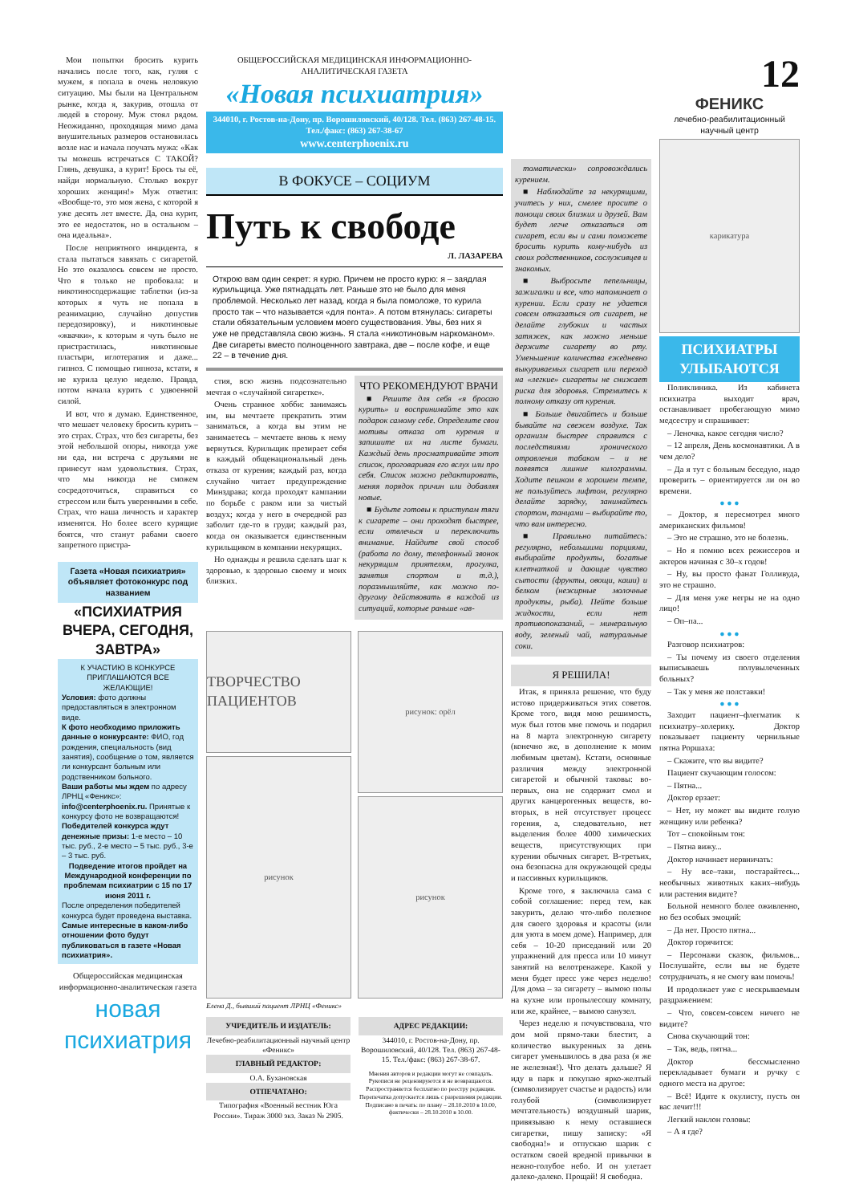Мои попытки бросить курить начались после того, как, гуляя с мужем, я попала в очень неловкую ситуацию. Мы были на Центральном рынке, когда я, закурив, отошла от людей в сторону. Муж стоял рядом. Неожиданно, проходящая мимо дама внушительных размеров остановилась возле нас и начала поучать мужа: «Как ты можешь встречаться С ТАКОЙ? Глянь, девушка, а курит! Брось ты её, найди нормальную. Столько вокруг хороших женщин!» Муж ответил: «Вообще-то, это моя жена, с которой я уже десять лет вместе. Да, она курит, это ее недостаток, но в остальном – она идеальна».
После неприятного инцидента, я стала пытаться завязать с сигаретой. Но это оказалось совсем не просто. Что я только не пробовала: и никотиносодержащие таблетки (из-за которых я чуть не попала в реанимацию, случайно допустив передозировку), и никотиновые «жвачки», к которым я чуть было не пристрастилась, никотиновые пластыри, иглотерапия и даже... гипноз. С помощью гипноза, кстати, я не курила целую неделю. Правда, потом начала курить с удвоенной силой.
И вот, что я думаю. Единственное, что мешает человеку бросить курить – это страх. Страх, что без сигареты, без этой небольшой опоры, никогда уже ни еда, ни встреча с друзьями не принесут нам удовольствия. Страх, что мы никогда не сможем сосредоточиться, справиться со стрессом или быть уверенными в себе. Страх, что наша личность и характер изменятся. Но более всего курящие боятся, что станут рабами своего запретного пристра-
Газета «Новая психиатрия» объявляет фотоконкурс под названием
«ПСИХИАТРИЯ ВЧЕРА, СЕГОДНЯ, ЗАВТРА»
К УЧАСТИЮ В КОНКУРСЕ ПРИГЛАШАЮТСЯ ВСЕ ЖЕЛАЮЩИЕ!
Условия: фото должны предоставляться в электронном виде.
К фото необходимо приложить данные о конкурсанте: ФИО, год рождения, специальность (вид занятия), сообщение о том, является ли конкурсант больным или родственником больного.
Ваши работы мы ждем по адресу ЛРНЦ «Феникс»: info@centerphoenix.ru. Принятые к конкурсу фото не возвращаются!
Победителей конкурса ждут денежные призы: 1-е место – 10 тыс. руб., 2-е место – 5 тыс. руб., 3-е – 3 тыс. руб.
Подведение итогов пройдет на Международной конференции по проблемам психиатрии с 15 по 17 июня 2011 г.
После определения победителей конкурса будет проведена выставка.
Самые интересные в каком-либо отношении фото будут публиковаться в газете «Новая психиатрия».
Общероссийская медицинская информационно-аналитическая газета
новая
психиатрия
ОБЩЕРОССИЙСКАЯ МЕДИЦИНСКАЯ ИНФОРМАЦИОННО-АНАЛИТИЧЕСКАЯ ГАЗЕТА
«Новая психиатрия»
344010, г. Ростов-на-Дону, пр. Ворошиловский, 40/128. Тел. (863) 267-48-15. Тел./факс: (863) 267-38-67
www.centerphoenix.ru
В ФОКУСЕ – СОЦИУМ
Путь к свободе
Л. ЛАЗАРЕВА
Открою вам один секрет: я курю. Причем не просто курю: я – заядлая курильщица. Уже пятнадцать лет. Раньше это не было для меня проблемой. Несколько лет назад, когда я была помоложе, то курила просто так – что называется «для понта». А потом втянулась: сигареты стали обязательным условием моего существования. Увы, без них я уже не представляла свою жизнь. Я стала «никотиновым наркоманом». Две сигареты вместо полноценного завтрака, две – после кофе, и еще 22 – в течение дня.
стия, всю жизнь подсознательно мечтая о «случайной сигаретке».
Очень странное хобби: занимаясь им, вы мечтаете прекратить этим заниматься, а когда вы этим не занимаетесь – мечтаете вновь к нему вернуться. Курильщик презирает себя в каждый общенациональный день отказа от курения; каждый раз, когда случайно читает предупреждение Минздрава; когда проходят кампании по борьбе с раком или за чистый воздух; когда у него в очередной раз заболит где-то в груди; каждый раз, когда он оказывается единственным курильщиком в компании некурящих.
Но однажды я решила сделать шаг к здоровью, к здоровью своему и моих близких.
ЧТО РЕКОМЕНДУЮТ ВРАЧИ
■ Решите для себя «я бросаю курить» и воспринимайте это как подарок самому себе. Определите свои мотивы отказа от курения и запишите их на листе бумаги. Каждый день просматривайте этот список, проговаривая его вслух или про себя. Список можно редактировать, меняя порядок причин или добавляя новые.
■ Будьте готовы к приступам тяги к сигарете – они проходят быстрее, если отвлечься и переключить внимание. Найдите свой способ (работа по дому, телефонный звонок некурящим приятелям, прогулка, занятия спортом и т.д.), поразмышляйте, как можно по-другому действовать в каждой из ситуаций, которые раньше «ав-
ТВОРЧЕСТВО ПАЦИЕНТОВ
рисунок
рисунок: орёл
рисунок
Елена Д., бывший пациент ЛРНЦ «Феникс»
УЧРЕДИТЕЛЬ И ИЗДАТЕЛЬ:
Лечебно-реабилитационный научный центр «Феникс»
ГЛАВНЫЙ РЕДАКТОР:
О.А. Бухановская
ОТПЕЧАТАНО:
Типография «Военный вестник Юга России». Тираж 3000 экз. Заказ № 2905.
АДРЕС РЕДАКЦИИ:
344010, г. Ростов-на-Дону, пр. Ворошиловский, 40/128. Тел. (863) 267-48-15. Тел./факс: (863) 267-38-67.
Мнения авторов и редакции могут не совпадать. Рукописи не рецензируются и не возвращаются. Распространяется бесплатно по реестру редакции. Перепечатка допускается лишь с разрешения редакции. Подписано в печать: по плану – 28.10.2010 в 10.00, фактически – 28.10.2010 в 10.00.
томатически» сопровождались курением.
■ Наблюдайте за некурящими, учитесь у них, смелее просите о помощи своих близких и друзей. Вам будет легче отказаться от сигарет, если вы и сами поможете бросить курить кому-нибудь из своих родственников, сослуживцев и знакомых.
■ Выбросьте пепельницы, зажигалки и все, что напоминает о курении. Если сразу не удается совсем отказаться от сигарет, не делайте глубоких и частых затяжек, как можно меньше держите сигарету во рту. Уменьшение количества ежедневно выкуриваемых сигарет или переход на «легкие» сигареты не снижает риска для здоровья. Стремитесь к полному отказу от курения.
■ Больше двигайтесь и больше бывайте на свежем воздухе. Так организм быстрее справится с последствиями хронического отравления табаком – и не появятся лишние килограммы. Ходите пешком в хорошем темпе, не пользуйтесь лифтом, регулярно делайте зарядку, занимайтесь спортом, танцами – выбирайте то, что вам интересно.
■ Правильно питайтесь: регулярно, небольшими порциями, выбирайте продукты, богатые клетчаткой и дающие чувство сытости (фрукты, овощи, каши) и белком (нежирные молочные продукты, рыба). Пейте больше жидкости, если нет противопоказаний, – минеральную воду, зеленый чай, натуральные соки.
Я РЕШИЛА!
Итак, я приняла решение, что буду истово придерживаться этих советов. Кроме того, видя мою решимость, муж был готов мне помочь и подарил на 8 марта электронную сигарету (конечно же, в дополнение к моим любимым цветам). Кстати, основные различия между электронной сигаретой и обычной таковы: во-первых, она не содержит смол и других канцерогенных веществ, во-вторых, в ней отсутствует процесс горения, а, следовательно, нет выделения более 4000 химических веществ, присутствующих при курении обычных сигарет. В-третьих, она безопасна для окружающей среды и пассивных курильщиков.
Кроме того, я заключила сама с собой соглашение: перед тем, как закурить, делаю что-либо полезное для своего здоровья и красоты (или для уюта в моем доме). Например, для себя – 10-20 приседаний или 20 упражнений для пресса или 10 минут занятий на велотренажере. Какой у меня будет пресс уже через неделю! Для дома – за сигарету – вымою полы на кухне или пропылесошу комнату, или же, крайнее, – вымою санузел.
Через неделю я почувствовала, что дом мой прямо-таки блестит, а количество выкуренных за день сигарет уменьшилось в два раза (я же не железная!). Что делать дальше? Я иду в парк и покупаю ярко-желтый (символизирует счастье и радость) или голубой (символизирует мечтательность) воздушный шарик, привязываю к нему оставшиеся сигаретки, пишу записку: «Я свободна!» и отпускаю шарик с остатком своей вредной привычки в нежно-голубое небо. И он улетает далеко-далеко. Прощай! Я свободна.
12
ФЕНИКС
лечебно-реабилитационный научный центр
карикатура
ПСИХИАТРЫ УЛЫБАЮТСЯ
Поликлиника. Из кабинета психиатра выходит врач, останавливает пробегающую мимо медсестру и спрашивает:
– Леночка, какое сегодня число?
– 12 апреля, День космонавтики. А в чем дело?
– Да я тут с больным беседую, надо проверить – ориентируется ли он во времени.
● ● ●
– Доктор, я пересмотрел много американских фильмов!
– Это не страшно, это не болезнь.
– Но я помню всех режиссеров и актеров начиная с 30–х годов!
– Ну, вы просто фанат Голливуда, это не страшно.
– Для меня уже негры не на одно лицо!
– Оп–па...
● ● ●
Разговор психиатров:
– Ты почему из своего отделения выписываешь полувылеченных больных?
– Так у меня же полставки!
● ● ●
Заходит пациент–флегматик к психиатру–холерику. Доктор показывает пациенту чернильные пятна Роршаха:
– Скажите, что вы видите?
Пациент скучающим голосом:
– Пятна...
Доктор ерзает:
– Нет, ну может вы видите голую женщину или ребенка?
Тот – спокойным тон:
– Пятна вижу...
Доктор начинает нервничать:
– Ну все–таки, постарайтесь... необычных животных каких–нибудь или растения видите?
Больной немного более оживленно, но без особых эмоций:
– Да нет. Просто пятна...
Доктор горячится:
– Персонажи сказок, фильмов... Послушайте, если вы не будете сотрудничать, я не смогу вам помочь!
И продолжает уже с нескрываемым раздражением:
– Что, совсем-совсем ничего не видите?
Снова скучающий тон:
– Так, ведь, пятна...
Доктор бессмысленно перекладывает бумаги и ручку с одного места на другое:
– Всё! Идите к окулисту, пусть он вас лечит!!!
Легкий наклон головы:
– А я где?